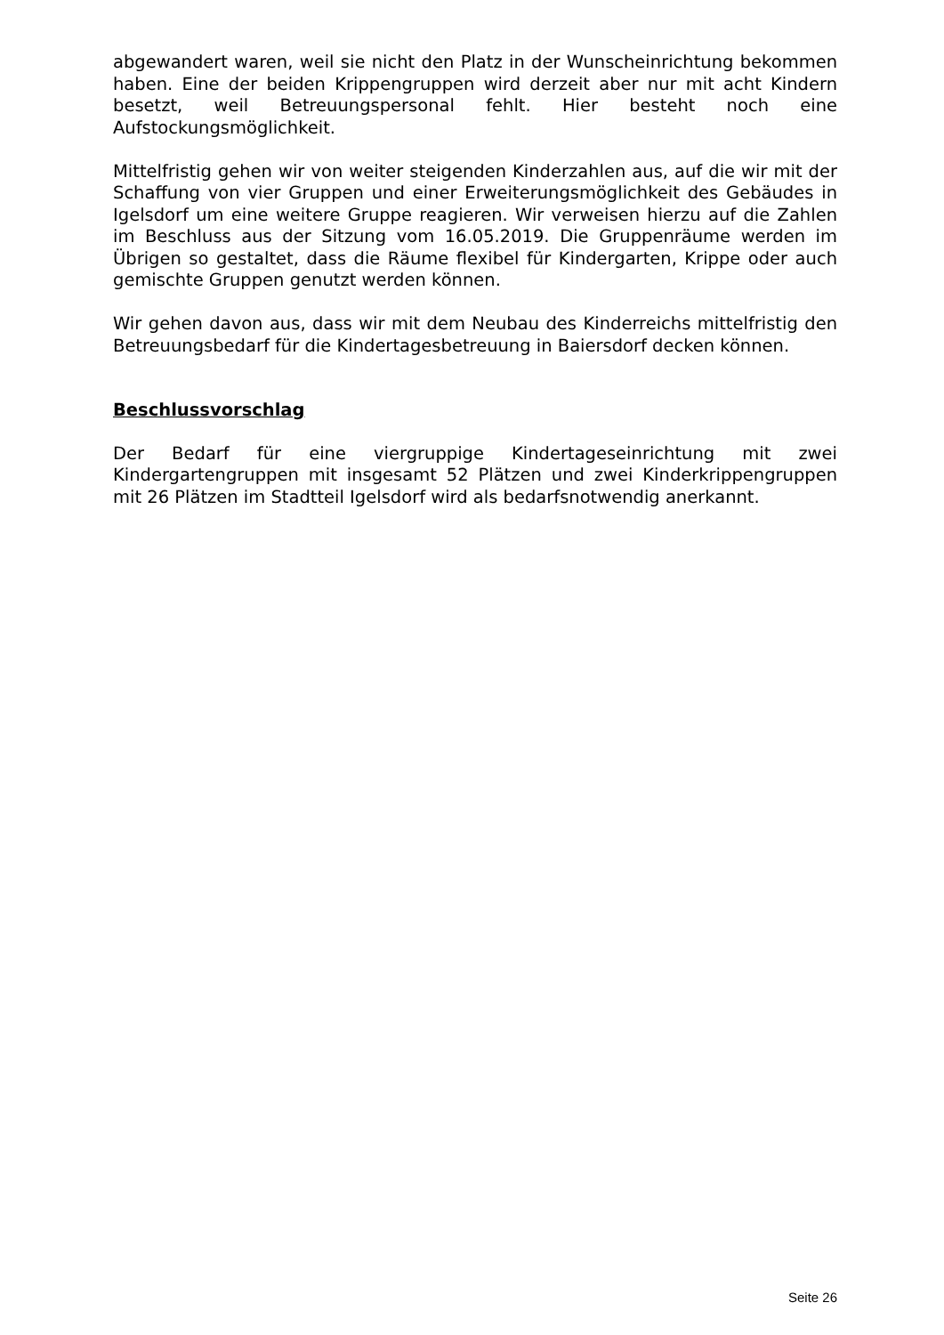abgewandert waren, weil sie nicht den Platz in der Wunscheinrichtung bekommen haben. Eine der beiden Krippengruppen wird derzeit aber nur mit acht Kindern besetzt, weil Betreuungspersonal fehlt. Hier besteht noch eine Aufstockungsmöglichkeit.
Mittelfristig gehen wir von weiter steigenden Kinderzahlen aus, auf die wir mit der Schaffung von vier Gruppen und einer Erweiterungsmöglichkeit des Gebäudes in Igelsdorf um eine weitere Gruppe reagieren. Wir verweisen hierzu auf die Zahlen im Beschluss aus der Sitzung vom 16.05.2019. Die Gruppenräume werden im Übrigen so gestaltet, dass die Räume flexibel für Kindergarten, Krippe oder auch gemischte Gruppen genutzt werden können.
Wir gehen davon aus, dass wir mit dem Neubau des Kinderreichs mittelfristig den Betreuungsbedarf für die Kindertagesbetreuung in Baiersdorf decken können.
Beschlussvorschlag
Der Bedarf für eine viergruppige Kindertageseinrichtung mit zwei Kindergartengruppen mit insgesamt 52 Plätzen und zwei Kinderkrippengruppen mit 26 Plätzen im Stadtteil Igelsdorf wird als bedarfsnotwendig anerkannt.
Seite 26